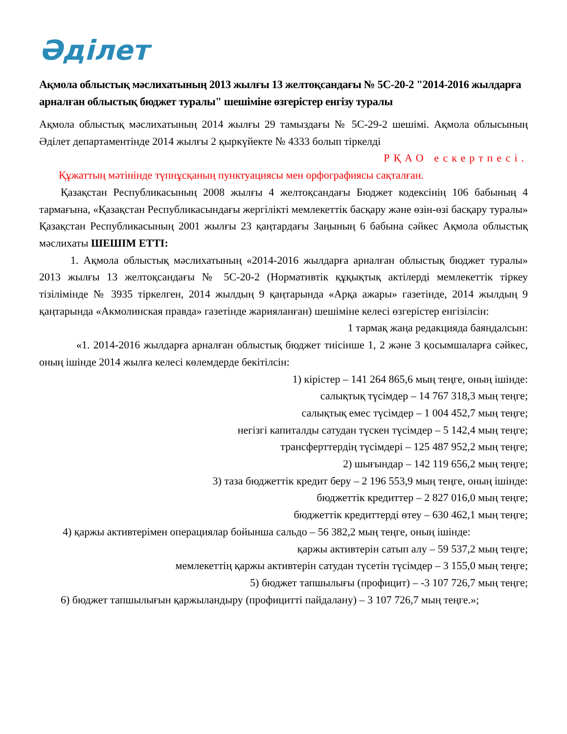Әділет
Ақмола облыстық мәслихатының 2013 жылғы 13 желтоқсандағы № 5С-20-2 "2014-2016 жылдарға арналған облыстық бюджет туралы" шешіміне өзгерістер енгізу туралы
Ақмола облыстық мәслихатының 2014 жылғы 29 тамыздағы № 5С-29-2 шешімі. Ақмола облысының Әділет департаментінде 2014 жылғы 2 қыркүйекте № 4333 болып тіркелді
РҚАО ескертпесі.
Құжаттың мәтінінде түпнұсқаның пунктуациясы мен орфографиясы сақталған.
Қазақстан Республикасының 2008 жылғы 4 желтоқсандағы Бюджет кодексінің 106 бабының 4 тармағына, «Қазақстан Республикасындағы жергілікті мемлекеттік басқару және өзін-өзі басқару туралы» Қазақстан Республикасының 2001 жылғы 23 қаңтардағы Заңының 6 бабына сәйкес Ақмола облыстық мәслихаты ШЕШІМ ЕТТІ:
1. Ақмола облыстық мәслихатының «2014-2016 жылдарға арналған облыстық бюджет туралы» 2013 жылғы 13 желтоқсандағы № 5С-20-2 (Нормативтік құқықтық актілерді мемлекеттік тіркеу тізілімінде № 3935 тіркелген, 2014 жылдың 9 қаңтарында «Арқа ажары» газетінде, 2014 жылдың 9 қаңтарында «Акмолинская правда» газетінде жарияланған) шешіміне келесі өзгерістер енгізілсін:
1 тармақ жаңа редакцияда баяндалсын:
«1. 2014-2016 жылдарға арналған облыстық бюджет тиісінше 1, 2 және 3 қосымшаларға сәйкес, оның ішінде 2014 жылға келесі көлемдерде бекітілсін:
1) кірістер – 141 264 865,6 мың теңге, оның ішінде:
салықтық түсімдер – 14 767 318,3 мың теңге;
салықтық емес түсімдер – 1 004 452,7 мың теңге;
негізгі капиталды сатудан түскен түсімдер – 5 142,4 мың теңге;
трансферттердің түсімдері – 125 487 952,2 мың теңге;
2) шығындар – 142 119 656,2 мың теңге;
3) таза бюджеттік кредит беру – 2 196 553,9 мың теңге, оның ішінде:
бюджеттік кредиттер – 2 827 016,0 мың теңге;
бюджеттік кредиттерді өтеу – 630 462,1 мың теңге;
4) қаржы активтерімен операциялар бойынша сальдо – 56 382,2 мың теңге, оның ішінде:
қаржы активтерін сатып алу – 59 537,2 мың теңге;
мемлекеттің қаржы активтерін сатудан түсетін түсімдер – 3 155,0 мың теңге;
5) бюджет тапшылығы (профицит) – -3 107 726,7 мың теңге;
6) бюджет тапшылығын қаржыландыру (профицитті пайдалану) – 3 107 726,7 мың теңге.»;